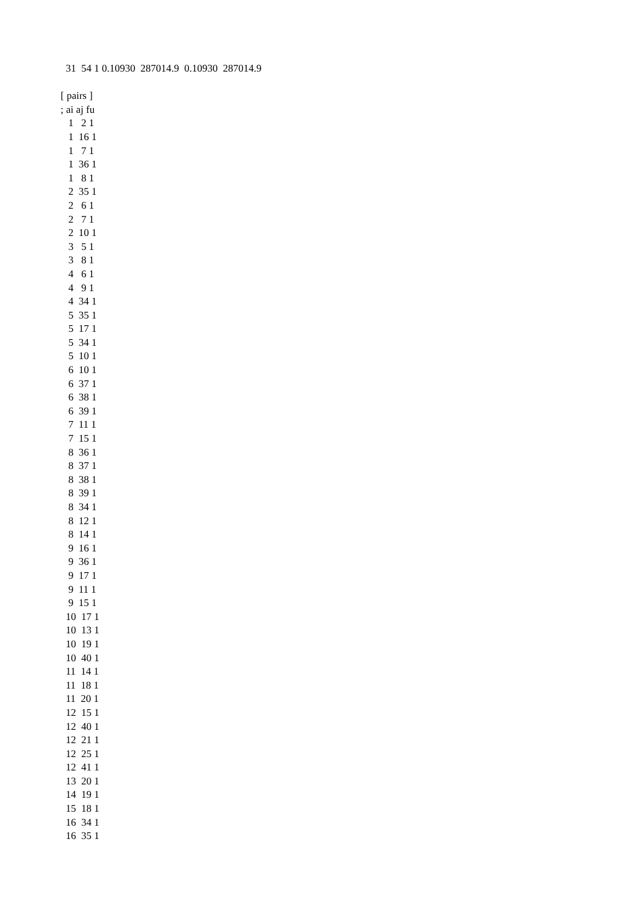31 54 1 0.10930 287014.9 0.10930 287014.9 [ pairs ] ; ai aj fu 1 2 1 1 16 1 1 7 1 1 36 1 1 8 1 2 35 1 2 6 1 2 7 1 2 10 1 3 5 1 3 8 1 4 6 1 4 9 1 4 34 1 5 35 1 5 17 1 5 34 1 5 10 1 6 10 1 6 37 1 6 38 1 6 39 1 7 11 1 7 15 1 8 36 1 8 37 1 8 38 1 8 39 1 8 34 1 8 12 1 8 14 1 9 16 1 9 36 1 9 17 1 9 11 1 9 15 1 10 17 1 10 13 1 10 19 1 10 40 1 11 14 1 11 18 1 11 20 1 12 15 1 12 40 1 12 21 1 12 25 1 12 41 1 13 20 1 14 19 1 15 18 1 16 34 1 16 35 1